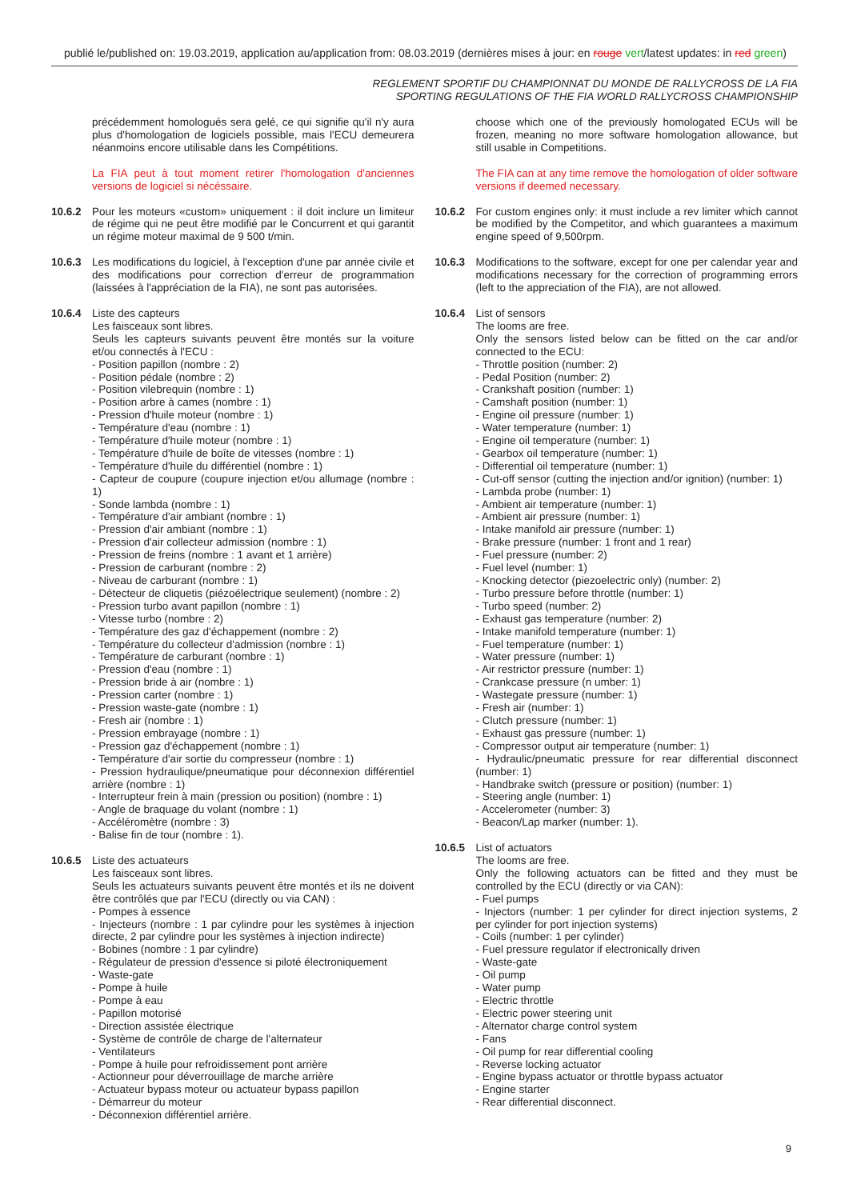publié le/published on: 19.03.2019, application au/application from: 08.03.2019 (dernières mises à jour: en rouge vert/latest updates: in red green)
REGLEMENT SPORTIF DU CHAMPIONNAT DU MONDE DE RALLYCROSS DE LA FIA
SPORTING REGULATIONS OF THE FIA WORLD RALLYCROSS CHAMPIONSHIP
précédemment homologués sera gelé, ce qui signifie qu'il n'y aura plus d'homologation de logiciels possible, mais l'ECU demeurera néanmoins encore utilisable dans les Compétitions.
La FIA peut à tout moment retirer l'homologation d'anciennes versions de logiciel si nécéssaire.
10.6.2 Pour les moteurs «custom» uniquement : il doit inclure un limiteur de régime qui ne peut être modifié par le Concurrent et qui garantit un régime moteur maximal de 9 500 t/min.
10.6.3 Les modifications du logiciel, à l'exception d'une par année civile et des modifications pour correction d'erreur de programmation (laissées à l'appréciation de la FIA), ne sont pas autorisées.
10.6.4 Liste des capteurs
Les faisceaux sont libres.
Seuls les capteurs suivants peuvent être montés sur la voiture et/ou connectés à l'ECU :
- Position papillon (nombre : 2)
- Position pédale (nombre : 2)
- Position vilebrequin (nombre : 1)
- Position arbre à cames (nombre : 1)
- Pression d'huile moteur (nombre : 1)
- Température d'eau (nombre : 1)
- Température d'huile moteur (nombre : 1)
- Température d'huile de boîte de vitesses (nombre : 1)
- Température d'huile du différentiel (nombre : 1)
- Capteur de coupure (coupure injection et/ou allumage (nombre : 1)
- Sonde lambda (nombre : 1)
- Température d'air ambiant (nombre : 1)
- Pression d'air ambiant (nombre : 1)
- Pression d'air collecteur admission (nombre : 1)
- Pression de freins (nombre : 1 avant et 1 arrière)
- Pression de carburant (nombre : 2)
- Niveau de carburant (nombre : 1)
- Détecteur de cliquetis (piézoélectrique seulement) (nombre : 2)
- Pression turbo avant papillon (nombre : 1)
- Vitesse turbo (nombre : 2)
- Température des gaz d'échappement (nombre : 2)
- Température du collecteur d'admission (nombre : 1)
- Température de carburant (nombre : 1)
- Pression d'eau (nombre : 1)
- Pression bride à air (nombre : 1)
- Pression carter (nombre : 1)
- Pression waste-gate (nombre : 1)
- Fresh air (nombre : 1)
- Pression embrayage (nombre : 1)
- Pression gaz d'échappement (nombre : 1)
- Température d'air sortie du compresseur (nombre : 1)
- Pression hydraulique/pneumatique pour déconnexion différentiel arrière (nombre : 1)
- Interrupteur frein à main (pression ou position) (nombre : 1)
- Angle de braquage du volant (nombre : 1)
- Accéléromètre (nombre : 3)
- Balise fin de tour (nombre : 1).
10.6.5 Liste des actuateurs
Les faisceaux sont libres.
Seuls les actuateurs suivants peuvent être montés et ils ne doivent être contrôlés que par l'ECU (directly ou via CAN) :
- Pompes à essence
- Injecteurs (nombre : 1 par cylindre pour les systèmes à injection directe, 2 par cylindre pour les systèmes à injection indirecte)
- Bobines (nombre : 1 par cylindre)
- Régulateur de pression d'essence si piloté électroniquement
- Waste-gate
- Pompe à huile
- Pompe à eau
- Papillon motorisé
- Direction assistée électrique
- Système de contrôle de charge de l'alternateur
- Ventilateurs
- Pompe à huile pour refroidissement pont arrière
- Actionneur pour déverrouillage de marche arrière
- Actuateur bypass moteur ou actuateur bypass papillon
- Démarreur du moteur
- Déconnexion différentiel arrière.
choose which one of the previously homologated ECUs will be frozen, meaning no more software homologation allowance, but still usable in Competitions.
The FIA can at any time remove the homologation of older software versions if deemed necessary.
10.6.2 For custom engines only: it must include a rev limiter which cannot be modified by the Competitor, and which guarantees a maximum engine speed of 9,500rpm.
10.6.3 Modifications to the software, except for one per calendar year and modifications necessary for the correction of programming errors (left to the appreciation of the FIA), are not allowed.
10.6.4 List of sensors
The looms are free.
Only the sensors listed below can be fitted on the car and/or connected to the ECU:
- Throttle position (number: 2)
- Pedal Position (number: 2)
- Crankshaft position (number: 1)
- Camshaft position (number: 1)
- Engine oil pressure (number: 1)
- Water temperature (number: 1)
- Engine oil temperature (number: 1)
- Gearbox oil temperature (number: 1)
- Differential oil temperature (number: 1)
- Cut-off sensor (cutting the injection and/or ignition) (number: 1)
- Lambda probe (number: 1)
- Ambient air temperature (number: 1)
- Ambient air pressure (number: 1)
- Intake manifold air pressure (number: 1)
- Brake pressure (number: 1 front and 1 rear)
- Fuel pressure (number: 2)
- Fuel level (number: 1)
- Knocking detector (piezoelectric only) (number: 2)
- Turbo pressure before throttle (number: 1)
- Turbo speed (number: 2)
- Exhaust gas temperature (number: 2)
- Intake manifold temperature (number: 1)
- Fuel temperature (number: 1)
- Water pressure (number: 1)
- Air restrictor pressure (number: 1)
- Crankcase pressure (n umber: 1)
- Wastegate pressure (number: 1)
- Fresh air (number: 1)
- Clutch pressure (number: 1)
- Exhaust gas pressure (number: 1)
- Compressor output air temperature (number: 1)
- Hydraulic/pneumatic pressure for rear differential disconnect (number: 1)
- Handbrake switch (pressure or position) (number: 1)
- Steering angle (number: 1)
- Accelerometer (number: 3)
- Beacon/Lap marker (number: 1).
10.6.5 List of actuators
The looms are free.
Only the following actuators can be fitted and they must be controlled by the ECU (directly or via CAN):
- Fuel pumps
- Injectors (number: 1 per cylinder for direct injection systems, 2 per cylinder for port injection systems)
- Coils (number: 1 per cylinder)
- Fuel pressure regulator if electronically driven
- Waste-gate
- Oil pump
- Water pump
- Electric throttle
- Electric power steering unit
- Alternator charge control system
- Fans
- Oil pump for rear differential cooling
- Reverse locking actuator
- Engine bypass actuator or throttle bypass actuator
- Engine starter
- Rear differential disconnect.
9